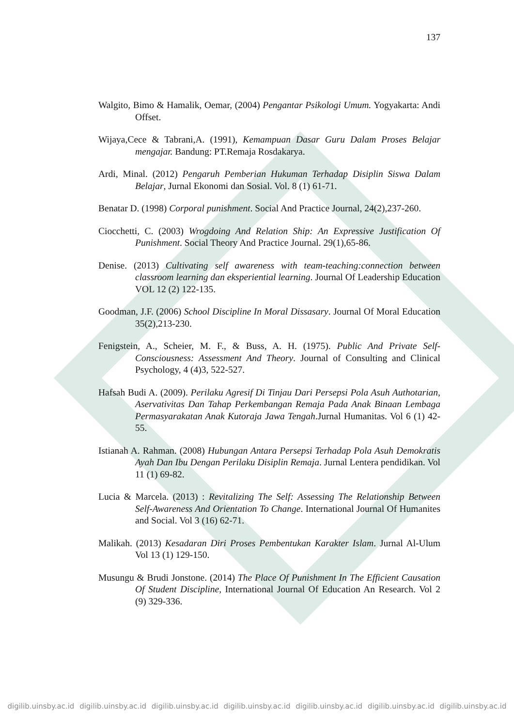137
Walgito, Bimo & Hamalik, Oemar, (2004) Pengantar Psikologi Umum. Yogyakarta: Andi Offset.
Wijaya,Cece & Tabrani,A. (1991), Kemampuan Dasar Guru Dalam Proses Belajar mengajar. Bandung: PT.Remaja Rosdakarya.
Ardi, Minal. (2012) Pengaruh Pemberian Hukuman Terhadap Disiplin Siswa Dalam Belajar, Jurnal Ekonomi dan Sosial. Vol. 8 (1) 61-71.
Benatar D. (1998) Corporal punishment. Social And Practice Journal, 24(2),237-260.
Ciocchetti, C. (2003) Wrogdoing And Relation Ship: An Expressive Justification Of Punishment. Social Theory And Practice Journal. 29(1),65-86.
Denise. (2013) Cultivating self awareness with team-teaching:connection between classroom learning dan eksperiential learning. Journal Of Leadership Education VOL 12 (2) 122-135.
Goodman, J.F. (2006) School Discipline In Moral Dissasary. Journal Of Moral Education 35(2),213-230.
Fenigstein, A., Scheier, M. F., & Buss, A. H. (1975). Public And Private Self-Consciousness: Assessment And Theory. Journal of Consulting and Clinical Psychology, 4 (4)3, 522-527.
Hafsah Budi A. (2009). Perilaku Agresif Di Tinjau Dari Persepsi Pola Asuh Authotarian, Aservativitas Dan Tahap Perkembangan Remaja Pada Anak Binaan Lembaga Permasyarakatan Anak Kutoraja Jawa Tengah.Jurnal Humanitas. Vol 6 (1) 42-55.
Istianah A. Rahman. (2008) Hubungan Antara Persepsi Terhadap Pola Asuh Demokratis Ayah Dan Ibu Dengan Perilaku Disiplin Remaja. Jurnal Lentera pendidikan. Vol 11 (1) 69-82.
Lucia & Marcela. (2013) : Revitalizing The Self: Assessing The Relationship Between Self-Awareness And Orientation To Change. International Journal Of Humanites and Social. Vol 3 (16) 62-71.
Malikah. (2013) Kesadaran Diri Proses Pembentukan Karakter Islam. Jurnal Al-Ulum Vol 13 (1) 129-150.
Musungu & Brudi Jonstone. (2014) The Place Of Punishment In The Efficient Causation Of Student Discipline, International Journal Of Education An Research. Vol 2 (9) 329-336.
digilib.uinsby.ac.id digilib.uinsby.ac.id digilib.uinsby.ac.id digilib.uinsby.ac.id digilib.uinsby.ac.id digilib.uinsby.ac.id digilib.uinsby.ac.id